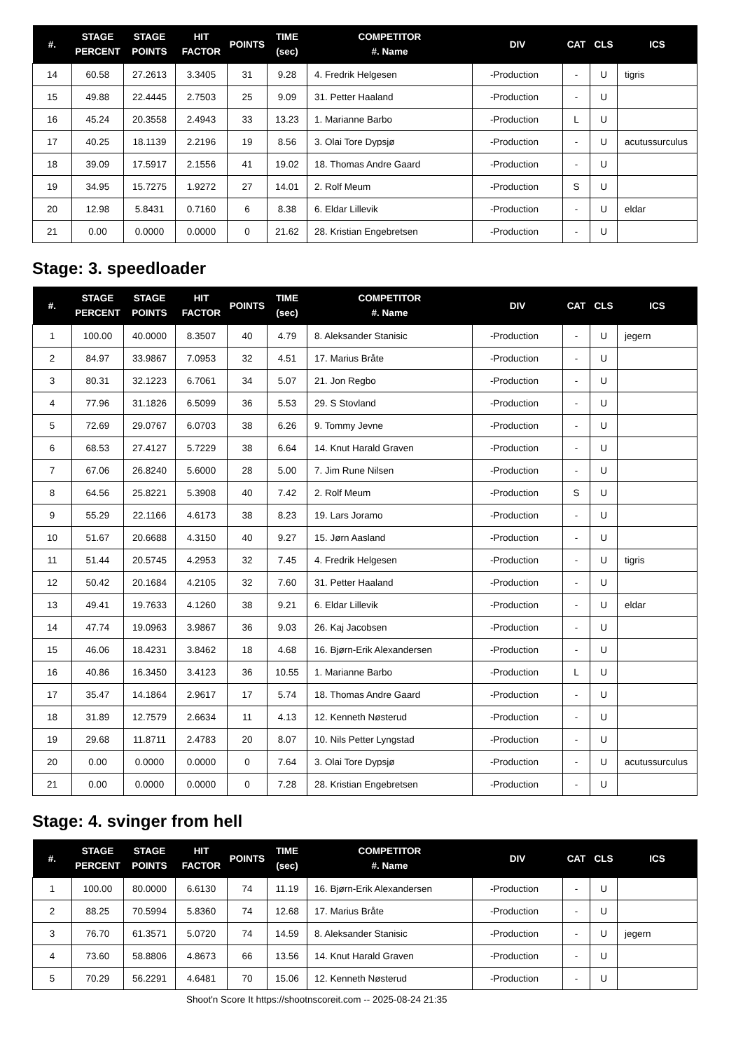| #. | STAGE PERCENT | STAGE POINTS | HIT FACTOR | POINTS | TIME (sec) | COMPETITOR #. Name | DIV | CAT | CLS | ICS |
| --- | --- | --- | --- | --- | --- | --- | --- | --- | --- | --- |
| 14 | 60.58 | 27.2613 | 3.3405 | 31 | 9.28 | 4. Fredrik Helgesen | -Production | - | U | tigris |
| 15 | 49.88 | 22.4445 | 2.7503 | 25 | 9.09 | 31. Petter Haaland | -Production | - | U | |
| 16 | 45.24 | 20.3558 | 2.4943 | 33 | 13.23 | 1. Marianne Barbo | -Production | L | U | |
| 17 | 40.25 | 18.1139 | 2.2196 | 19 | 8.56 | 3. Olai Tore Dypsjø | -Production | - | U | acutussurculus |
| 18 | 39.09 | 17.5917 | 2.1556 | 41 | 19.02 | 18. Thomas Andre Gaard | -Production | - | U | |
| 19 | 34.95 | 15.7275 | 1.9272 | 27 | 14.01 | 2. Rolf Meum | -Production | S | U | |
| 20 | 12.98 | 5.8431 | 0.7160 | 6 | 8.38 | 6. Eldar Lillevik | -Production | - | U | eldar |
| 21 | 0.00 | 0.0000 | 0.0000 | 0 | 21.62 | 28. Kristian Engebretsen | -Production | - | U | |
Stage: 3. speedloader
| #. | STAGE PERCENT | STAGE POINTS | HIT FACTOR | POINTS | TIME (sec) | COMPETITOR #. Name | DIV | CAT | CLS | ICS |
| --- | --- | --- | --- | --- | --- | --- | --- | --- | --- | --- |
| 1 | 100.00 | 40.0000 | 8.3507 | 40 | 4.79 | 8. Aleksander Stanisic | -Production | - | U | jegern |
| 2 | 84.97 | 33.9867 | 7.0953 | 32 | 4.51 | 17. Marius Bråte | -Production | - | U | |
| 3 | 80.31 | 32.1223 | 6.7061 | 34 | 5.07 | 21. Jon Regbo | -Production | - | U | |
| 4 | 77.96 | 31.1826 | 6.5099 | 36 | 5.53 | 29. S Stovland | -Production | - | U | |
| 5 | 72.69 | 29.0767 | 6.0703 | 38 | 6.26 | 9. Tommy Jevne | -Production | - | U | |
| 6 | 68.53 | 27.4127 | 5.7229 | 38 | 6.64 | 14. Knut Harald Graven | -Production | - | U | |
| 7 | 67.06 | 26.8240 | 5.6000 | 28 | 5.00 | 7. Jim Rune Nilsen | -Production | - | U | |
| 8 | 64.56 | 25.8221 | 5.3908 | 40 | 7.42 | 2. Rolf Meum | -Production | S | U | |
| 9 | 55.29 | 22.1166 | 4.6173 | 38 | 8.23 | 19. Lars Joramo | -Production | - | U | |
| 10 | 51.67 | 20.6688 | 4.3150 | 40 | 9.27 | 15. Jørn Aasland | -Production | - | U | |
| 11 | 51.44 | 20.5745 | 4.2953 | 32 | 7.45 | 4. Fredrik Helgesen | -Production | - | U | tigris |
| 12 | 50.42 | 20.1684 | 4.2105 | 32 | 7.60 | 31. Petter Haaland | -Production | - | U | |
| 13 | 49.41 | 19.7633 | 4.1260 | 38 | 9.21 | 6. Eldar Lillevik | -Production | - | U | eldar |
| 14 | 47.74 | 19.0963 | 3.9867 | 36 | 9.03 | 26. Kaj Jacobsen | -Production | - | U | |
| 15 | 46.06 | 18.4231 | 3.8462 | 18 | 4.68 | 16. Bjørn-Erik Alexandersen | -Production | - | U | |
| 16 | 40.86 | 16.3450 | 3.4123 | 36 | 10.55 | 1. Marianne Barbo | -Production | L | U | |
| 17 | 35.47 | 14.1864 | 2.9617 | 17 | 5.74 | 18. Thomas Andre Gaard | -Production | - | U | |
| 18 | 31.89 | 12.7579 | 2.6634 | 11 | 4.13 | 12. Kenneth Nøsterud | -Production | - | U | |
| 19 | 29.68 | 11.8711 | 2.4783 | 20 | 8.07 | 10. Nils Petter Lyngstad | -Production | - | U | |
| 20 | 0.00 | 0.0000 | 0.0000 | 0 | 7.64 | 3. Olai Tore Dypsjø | -Production | - | U | acutussurculus |
| 21 | 0.00 | 0.0000 | 0.0000 | 0 | 7.28 | 28. Kristian Engebretsen | -Production | - | U | |
Stage: 4. svinger from hell
| #. | STAGE PERCENT | STAGE POINTS | HIT FACTOR | POINTS | TIME (sec) | COMPETITOR #. Name | DIV | CAT | CLS | ICS |
| --- | --- | --- | --- | --- | --- | --- | --- | --- | --- | --- |
| 1 | 100.00 | 80.0000 | 6.6130 | 74 | 11.19 | 16. Bjørn-Erik Alexandersen | -Production | - | U | |
| 2 | 88.25 | 70.5994 | 5.8360 | 74 | 12.68 | 17. Marius Bråte | -Production | - | U | |
| 3 | 76.70 | 61.3571 | 5.0720 | 74 | 14.59 | 8. Aleksander Stanisic | -Production | - | U | jegern |
| 4 | 73.60 | 58.8806 | 4.8673 | 66 | 13.56 | 14. Knut Harald Graven | -Production | - | U | |
| 5 | 70.29 | 56.2291 | 4.6481 | 70 | 15.06 | 12. Kenneth Nøsterud | -Production | - | U | |
Shoot'n Score It https://shootnscoreit.com -- 2025-08-24 21:35